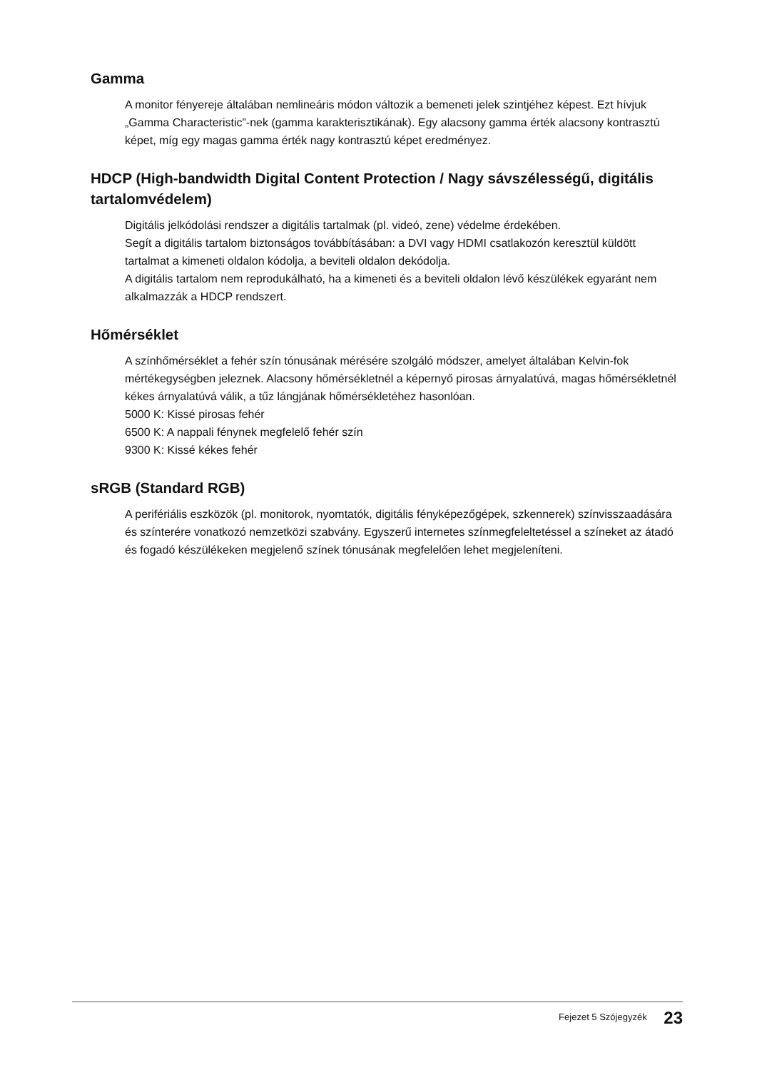Gamma
A monitor fényereje általában nemlineáris módon változik a bemeneti jelek szintjéhez képest. Ezt hívjuk „Gamma Characteristic”-nek (gamma karakterisztikának). Egy alacsony gamma érték alacsony kontrasztú képet, míg egy magas gamma érték nagy kontrasztú képet eredményez.
HDCP (High-bandwidth Digital Content Protection / Nagy sávszélességű, digitális tartalomvédelem)
Digitális jelkódolási rendszer a digitális tartalmak (pl. videó, zene) védelme érdekében.
Segít a digitális tartalom biztonságos továbbításában: a DVI vagy HDMI csatlakozón keresztül küldött tartalmat a kimeneti oldalon kódolja, a beviteli oldalon dekódolja.
A digitális tartalom nem reprodukálható, ha a kimeneti és a beviteli oldalon lévő készülékek egyaránt nem alkalmazzák a HDCP rendszert.
Hőmérséklet
A színhőmérséklet a fehér szín tónusának mérésére szolgáló módszer, amelyet általában Kelvin-fok mértékegységben jeleznek. Alacsony hőmérsékletnél a képernyő pirosas árnyalatúvá, magas hőmérsékletnél kékes árnyalatúvá válik, a tűz lángjának hőmérsékletéhez hasonlóan.
5000 K: Kissé pirosas fehér
6500 K: A nappali fénynek megfelelő fehér szín
9300 K: Kissé kékes fehér
sRGB (Standard RGB)
A perifériális eszközök (pl. monitorok, nyomtatók, digitális fényképezőgépek, szkennerek) színvisszaadására és színterére vonatkozó nemzetközi szabvány. Egyszerű internetes színmegfeleltetéssel a színeket az átadó és fogadó készülékeken megjelenő színek tónusának megfelelően lehet megjeleníteni.
Fejezet 5 Szójegyzék 23